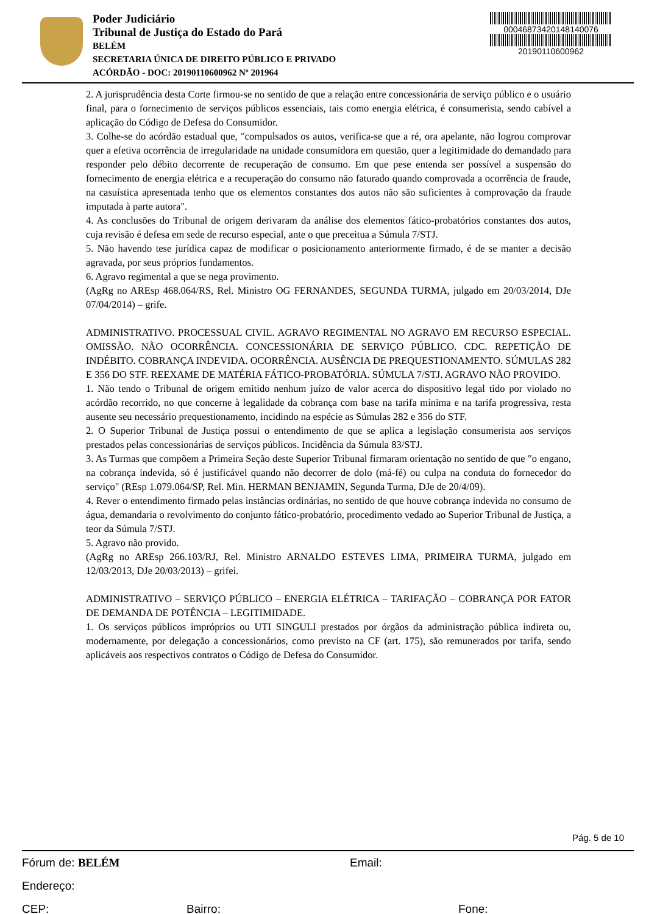Poder Judiciário
Tribunal de Justiça do Estado do Pará
BELÉM
SECRETARIA ÚNICA DE DIREITO PÚBLICO E PRIVADO
ACÓRDÃO - DOC: 20190110600962 Nº 201964
00046873420148140076
20190110600962
2. A jurisprudência desta Corte firmou-se no sentido de que a relação entre concessionária de serviço público e o usuário final, para o fornecimento de serviços públicos essenciais, tais como energia elétrica, é consumerista, sendo cabível a aplicação do Código de Defesa do Consumidor.
3. Colhe-se do acórdão estadual que, "compulsados os autos, verifica-se que a ré, ora apelante, não logrou comprovar quer a efetiva ocorrência de irregularidade na unidade consumidora em questão, quer a legitimidade do demandado para responder pelo débito decorrente de recuperação de consumo. Em que pese entenda ser possível a suspensão do fornecimento de energia elétrica e a recuperação do consumo não faturado quando comprovada a ocorrência de fraude, na casuística apresentada tenho que os elementos constantes dos autos não são suficientes à comprovação da fraude imputada à parte autora".
4. As conclusões do Tribunal de origem derivaram da análise dos elementos fático-probatórios constantes dos autos, cuja revisão é defesa em sede de recurso especial, ante o que preceitua a Súmula 7/STJ.
5. Não havendo tese jurídica capaz de modificar o posicionamento anteriormente firmado, é de se manter a decisão agravada, por seus próprios fundamentos.
6. Agravo regimental a que se nega provimento.
(AgRg no AREsp 468.064/RS, Rel. Ministro OG FERNANDES, SEGUNDA TURMA, julgado em 20/03/2014, DJe 07/04/2014) – grife.
ADMINISTRATIVO. PROCESSUAL CIVIL. AGRAVO REGIMENTAL NO AGRAVO EM RECURSO ESPECIAL. OMISSÃO. NÃO OCORRÊNCIA. CONCESSIONÁRIA DE SERVIÇO PÚBLICO. CDC. REPETIÇÃO DE INDÉBITO. COBRANÇA INDEVIDA. OCORRÊNCIA. AUSÊNCIA DE PREQUESTIONAMENTO. SÚMULAS 282 E 356 DO STF. REEXAME DE MATÉRIA FÁTICO-PROBATÓRIA. SÚMULA 7/STJ. AGRAVO NÃO PROVIDO.
1. Não tendo o Tribunal de origem emitido nenhum juízo de valor acerca do dispositivo legal tido por violado no acórdão recorrido, no que concerne à legalidade da cobrança com base na tarifa mínima e na tarifa progressiva, resta ausente seu necessário prequestionamento, incidindo na espécie as Súmulas 282 e 356 do STF.
2. O Superior Tribunal de Justiça possui o entendimento de que se aplica a legislação consumerista aos serviços prestados pelas concessionárias de serviços públicos. Incidência da Súmula 83/STJ.
3. As Turmas que compõem a Primeira Seção deste Superior Tribunal firmaram orientação no sentido de que "o engano, na cobrança indevida, só é justificável quando não decorrer de dolo (má-fé) ou culpa na conduta do fornecedor do serviço" (REsp 1.079.064/SP, Rel. Min. HERMAN BENJAMIN, Segunda Turma, DJe de 20/4/09).
4. Rever o entendimento firmado pelas instâncias ordinárias, no sentido de que houve cobrança indevida no consumo de água, demandaria o revolvimento do conjunto fático-probatório, procedimento vedado ao Superior Tribunal de Justiça, a teor da Súmula 7/STJ.
5. Agravo não provido.
(AgRg no AREsp 266.103/RJ, Rel. Ministro ARNALDO ESTEVES LIMA, PRIMEIRA TURMA, julgado em 12/03/2013, DJe 20/03/2013) – grifei.
ADMINISTRATIVO – SERVIÇO PÚBLICO – ENERGIA ELÉTRICA – TARIFAÇÃO – COBRANÇA POR FATOR DE DEMANDA DE POTÊNCIA – LEGITIMIDADE.
1. Os serviços públicos impróprios ou UTI SINGULI prestados por órgãos da administração pública indireta ou, modernamente, por delegação a concessionários, como previsto na CF (art. 175), são remunerados por tarifa, sendo aplicáveis aos respectivos contratos o Código de Defesa do Consumidor.
Pág. 5 de 10
Fórum de: BELÉM Email:
Endereço:
CEP: Bairro: Fone: